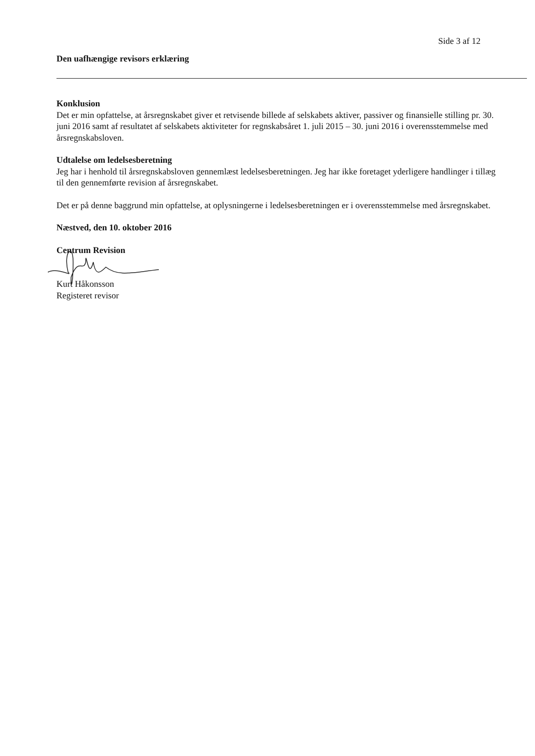Side 3 af 12
Den uafhængige revisors erklæring
Konklusion
Det er min opfattelse, at årsregnskabet giver et retvisende billede af selskabets aktiver, passiver og finansielle stilling pr. 30. juni 2016 samt af resultatet af selskabets aktiviteter for regnskabsåret 1. juli 2015 – 30. juni 2016 i overensstemmelse med årsregnskabsloven.
Udtalelse om ledelsesberetning
Jeg har i henhold til årsregnskabsloven gennemlæst ledelsesberetningen. Jeg har ikke foretaget yderligere handlinger i tillæg til den gennemførte revision af årsregnskabet.
Det er på denne baggrund min opfattelse, at oplysningerne i ledelsesberetningen er i overensstemmelse med årsregnskabet.
Næstved, den 10. oktober 2016
Centrum Revision
Kurt Håkonsson
Registeret revisor